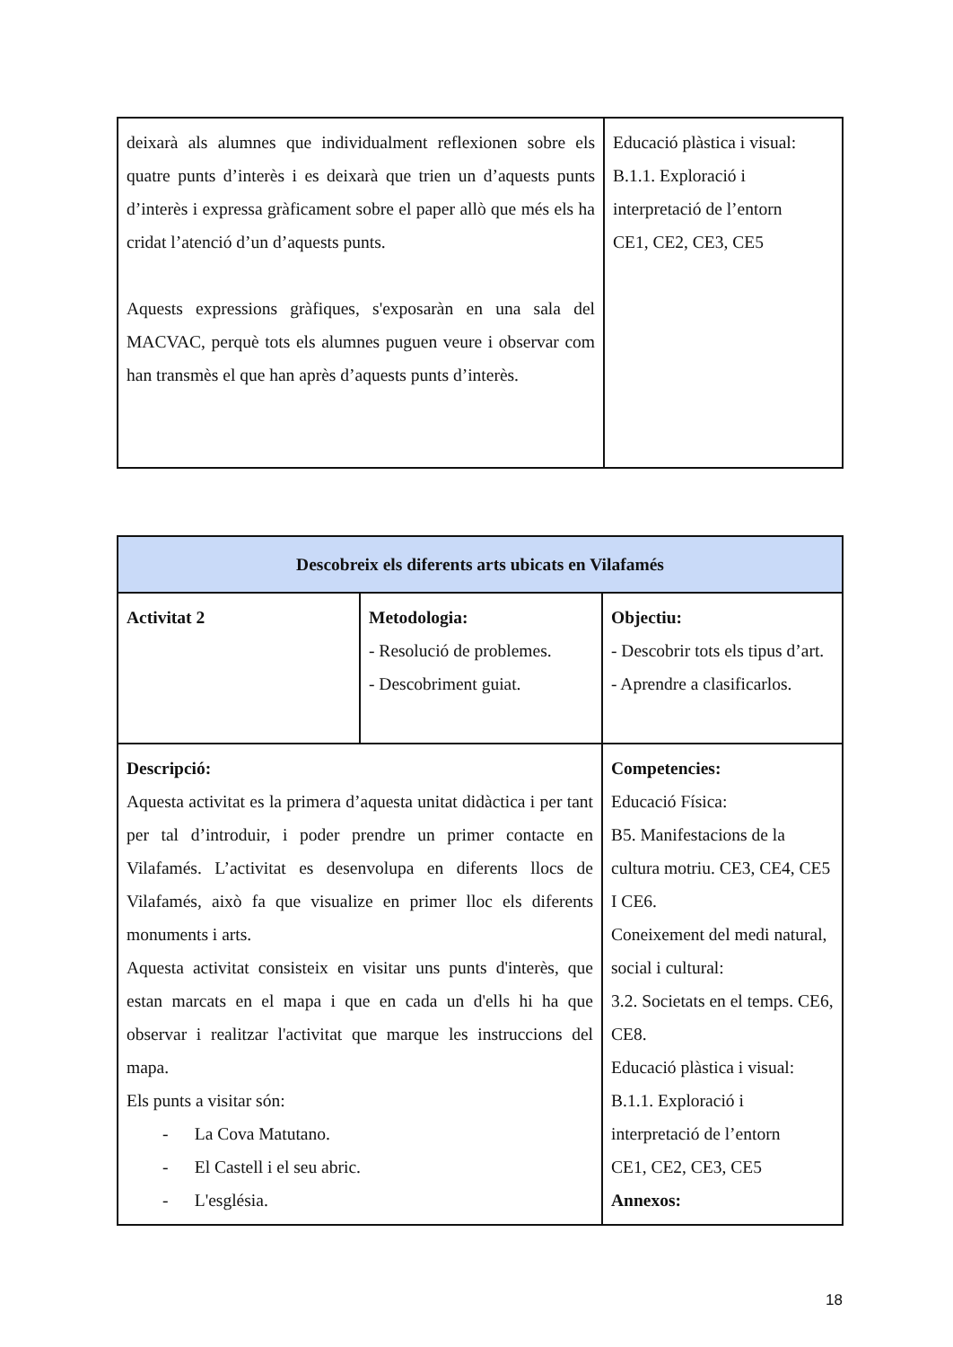| deixarà als alumnes que individualment reflexionen sobre els quatre punts d’interès i es deixarà que trien un d’aquests punts d’interès i expressa gràficament sobre el paper allò que més els ha cridat l’atenció d’un d’aquests punts. Aquests expressions gràfiques, s'exposaràn en una sala del MACVAC, perquè tots els alumnes puguen veure i observar com han transmès el que han après d’aquests punts d’interès. | Educació plàstica i visual: B.1.1. Exploració i interpretació de l’entorn CE1, CE2, CE3, CE5 |
| Descobreix els diferents arts ubicats en Vilafamés | | |
| Activitat 2 | Metodologia: - Resolució de problemes. - Descobriment guiat. | Objectiu: - Descobrir tots els tipus d’art. - Aprendre a clasificarlos. |
| Descripció: Aquesta activitat es la primera d’aquesta unitat didàctica i per tant per tal d’introduir, i poder prendre un primer contacte en Vilafamés. L’activitat es desenvolupa en diferents llocs de Vilafamés, això fa que visualize en primer lloc els diferents monuments i arts. Aquesta activitat consisteix en visitar uns punts d'interès, que estan marcats en el mapa i que en cada un d'ells hi ha que observar i realitzar l'activitat que marque les instruccions del mapa. Els punts a visitar són: - La Cova Matutano. - El Castell i el seu abric. - L'església. | | Competencies: Educació Física: B5. Manifestacions de la cultura motriu. CE3, CE4, CE5 I CE6. Coneixement del medi natural, social i cultural: 3.2. Societats en el temps. CE6, CE8. Educació plàstica i visual: B.1.1. Exploració i interpretació de l’entorn CE1, CE2, CE3, CE5 Annexos: |
18